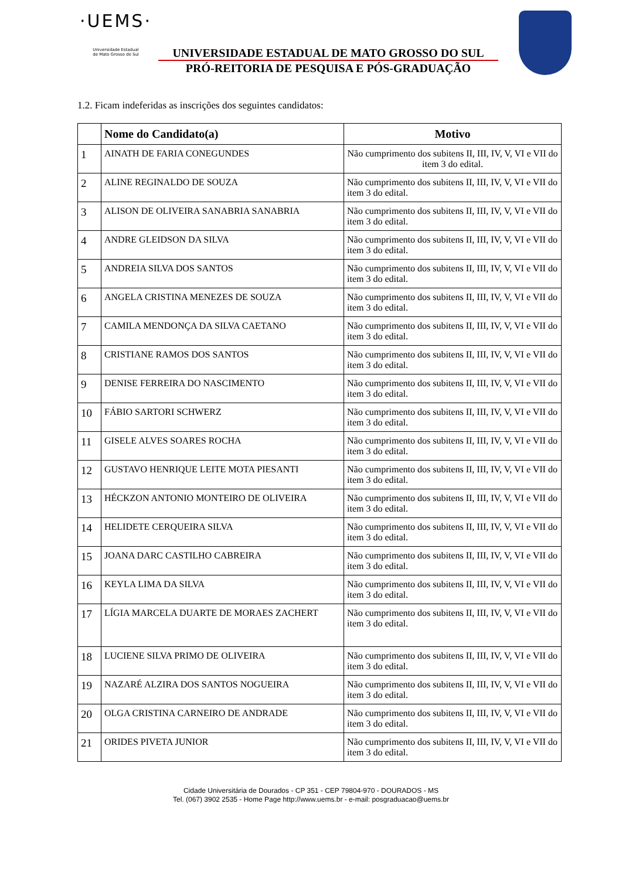·UEMS·
Universidade Estadual
de Mato Grosso do Sul
UNIVERSIDADE ESTADUAL DE MATO GROSSO DO SUL
PRÓ-REITORIA DE PESQUISA E PÓS-GRADUAÇÃO
1.2. Ficam indeferidas as inscrições dos seguintes candidatos:
| | Nome do Candidato(a) | Motivo |
| --- | --- | --- |
| 1 | AINATH DE FARIA CONEGUNDES | Não cumprimento dos subitens II, III, IV, V, VI e VII do item 3 do edital. |
| 2 | ALINE REGINALDO DE SOUZA | Não cumprimento dos subitens II, III, IV, V, VI e VII do item 3 do edital. |
| 3 | ALISON DE OLIVEIRA SANABRIA SANABRIA | Não cumprimento dos subitens II, III, IV, V, VI e VII do item 3 do edital. |
| 4 | ANDRE GLEIDSON DA SILVA | Não cumprimento dos subitens II, III, IV, V, VI e VII do item 3 do edital. |
| 5 | ANDREIA SILVA DOS SANTOS | Não cumprimento dos subitens II, III, IV, V, VI e VII do item 3 do edital. |
| 6 | ANGELA CRISTINA MENEZES DE SOUZA | Não cumprimento dos subitens II, III, IV, V, VI e VII do item 3 do edital. |
| 7 | CAMILA MENDONÇA DA SILVA CAETANO | Não cumprimento dos subitens II, III, IV, V, VI e VII do item 3 do edital. |
| 8 | CRISTIANE RAMOS DOS SANTOS | Não cumprimento dos subitens II, III, IV, V, VI e VII do item 3 do edital. |
| 9 | DENISE FERREIRA DO NASCIMENTO | Não cumprimento dos subitens II, III, IV, V, VI e VII do item 3 do edital. |
| 10 | FÁBIO SARTORI SCHWERZ | Não cumprimento dos subitens II, III, IV, V, VI e VII do item 3 do edital. |
| 11 | GISELE ALVES SOARES ROCHA | Não cumprimento dos subitens II, III, IV, V, VI e VII do item 3 do edital. |
| 12 | GUSTAVO HENRIQUE LEITE MOTA PIESANTI | Não cumprimento dos subitens II, III, IV, V, VI e VII do item 3 do edital. |
| 13 | HÉCKZON ANTONIO MONTEIRO DE OLIVEIRA | Não cumprimento dos subitens II, III, IV, V, VI e VII do item 3 do edital. |
| 14 | HELIDETE CERQUEIRA SILVA | Não cumprimento dos subitens II, III, IV, V, VI e VII do item 3 do edital. |
| 15 | JOANA DARC CASTILHO CABREIRA | Não cumprimento dos subitens II, III, IV, V, VI e VII do item 3 do edital. |
| 16 | KEYLA LIMA DA SILVA | Não cumprimento dos subitens II, III, IV, V, VI e VII do item 3 do edital. |
| 17 | LÍGIA MARCELA DUARTE DE MORAES ZACHERT | Não cumprimento dos subitens II, III, IV, V, VI e VII do item 3 do edital. |
| 18 | LUCIENE SILVA PRIMO DE OLIVEIRA | Não cumprimento dos subitens II, III, IV, V, VI e VII do item 3 do edital. |
| 19 | NAZARÉ ALZIRA DOS SANTOS NOGUEIRA | Não cumprimento dos subitens II, III, IV, V, VI e VII do item 3 do edital. |
| 20 | OLGA CRISTINA CARNEIRO DE ANDRADE | Não cumprimento dos subitens II, III, IV, V, VI e VII do item 3 do edital. |
| 21 | ORIDES PIVETA JUNIOR | Não cumprimento dos subitens II, III, IV, V, VI e VII do item 3 do edital. |
Cidade Universitária de Dourados - CP 351 - CEP 79804-970 - DOURADOS - MS
Tel. (067) 3902 2535 - Home Page http://www.uems.br - e-mail: posgraduacao@uems.br